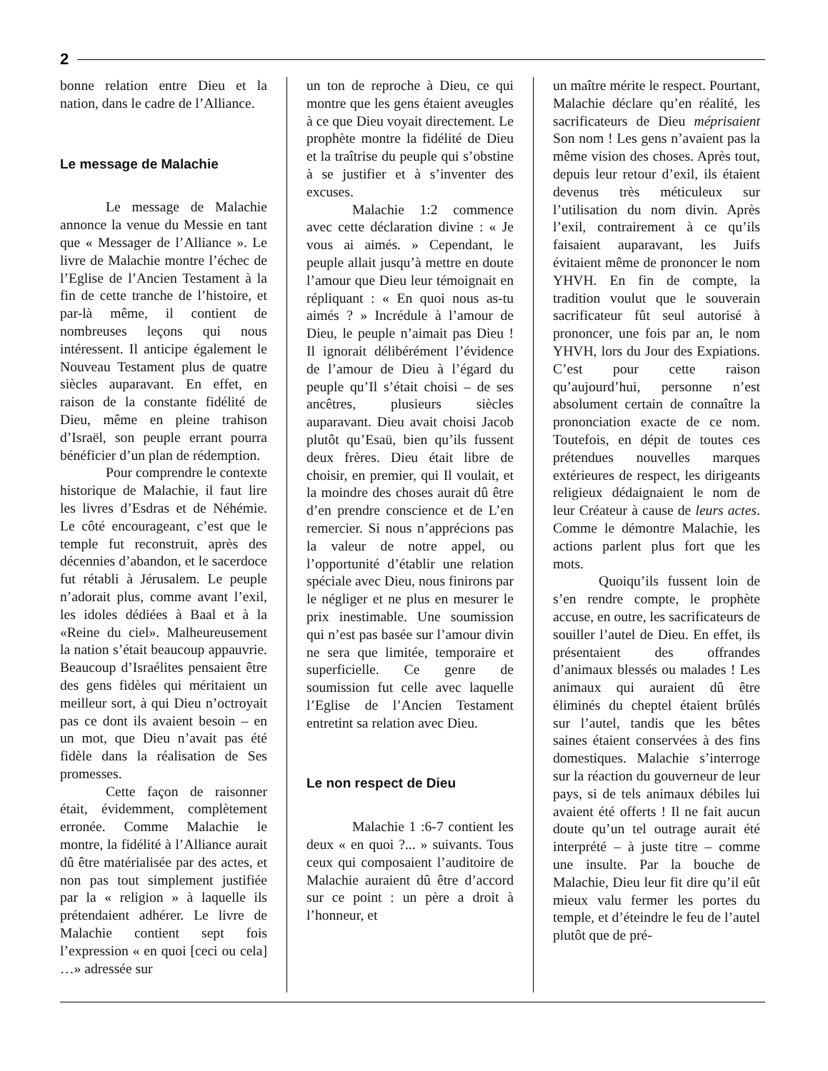2
bonne relation entre Dieu et la nation, dans le cadre de l’Alliance.
Le message de Malachie
Le message de Malachie annonce la venue du Messie en tant que « Messager de l’Alliance ». Le livre de Malachie montre l’échec de l’Eglise de l’Ancien Testament à la fin de cette tranche de l’histoire, et par-là même, il contient de nombreuses leçons qui nous intéressent. Il anticipe également le Nouveau Testament plus de quatre siècles auparavant. En effet, en raison de la constante fidélité de Dieu, même en pleine trahison d’Israël, son peuple errant pourra bénéficier d’un plan de rédemption.
Pour comprendre le contexte historique de Malachie, il faut lire les livres d’Esdras et de Néhémie. Le côté encourageant, c’est que le temple fut reconstruit, après des décennies d’abandon, et le sacerdoce fut rétabli à Jérusalem. Le peuple n’adorait plus, comme avant l’exil, les idoles dédiées à Baal et à la «Reine du ciel». Malheureusement la nation s’était beaucoup appauvrie. Beaucoup d’Israélites pensaient être des gens fidèles qui méritaient un meilleur sort, à qui Dieu n’octroyait pas ce dont ils avaient besoin – en un mot, que Dieu n’avait pas été fidèle dans la réalisation de Ses promesses.
Cette façon de raisonner était, évidemment, complètement erronée. Comme Malachie le montre, la fidélité à l’Alliance aurait dû être matérialisée par des actes, et non pas tout simplement justifiée par la « religion » à laquelle ils prétendaient adhérer. Le livre de Malachie contient sept fois l’expression « en quoi [ceci ou cela] …» adressée sur
un ton de reproche à Dieu, ce qui montre que les gens étaient aveugles à ce que Dieu voyait directement. Le prophète montre la fidélité de Dieu et la traîtrise du peuple qui s’obstine à se justifier et à s’inventer des excuses.
Malachie 1:2 commence avec cette déclaration divine : « Je vous ai aimés. » Cependant, le peuple allait jusqu’à mettre en doute l’amour que Dieu leur témoignait en répliquant : « En quoi nous as-tu aimés ? » Incrédule à l’amour de Dieu, le peuple n’aimait pas Dieu ! Il ignorait délibérément l’évidence de l’amour de Dieu à l’égard du peuple qu’Il s’était choisi – de ses ancêtres, plusieurs siècles auparavant. Dieu avait choisi Jacob plutôt qu’Esaü, bien qu’ils fussent deux frères. Dieu était libre de choisir, en premier, qui Il voulait, et la moindre des choses aurait dû être d’en prendre conscience et de L’en remercier. Si nous n’apprécions pas la valeur de notre appel, ou l’opportunité d’établir une relation spéciale avec Dieu, nous finirons par le négliger et ne plus en mesurer le prix inestimable. Une soumission qui n’est pas basée sur l’amour divin ne sera que limitée, temporaire et superficielle. Ce genre de soumission fut celle avec laquelle l’Eglise de l’Ancien Testament entretint sa relation avec Dieu.
Le non respect de Dieu
Malachie 1 :6-7 contient les deux « en quoi ?... » suivants. Tous ceux qui composaient l’auditoire de Malachie auraient dû être d’accord sur ce point : un père a droit à l’honneur, et
un maître mérite le respect. Pourtant, Malachie déclare qu’en réalité, les sacrificateurs de Dieu méprisaient Son nom ! Les gens n’avaient pas la même vision des choses. Après tout, depuis leur retour d’exil, ils étaient devenus très méticuleux sur l’utilisation du nom divin. Après l’exil, contrairement à ce qu’ils faisaient auparavant, les Juifs évitaient même de prononcer le nom YHVH. En fin de compte, la tradition voulut que le souverain sacrificateur fût seul autorisé à prononcer, une fois par an, le nom YHVH, lors du Jour des Expiations. C’est pour cette raison qu’aujourd’hui, personne n’est absolument certain de connaître la prononciation exacte de ce nom. Toutefois, en dépit de toutes ces prétendues nouvelles marques extérieures de respect, les dirigeants religieux dédaignaient le nom de leur Créateur à cause de leurs actes. Comme le démontre Malachie, les actions parlent plus fort que les mots.
Quoiqu’ils fussent loin de s’en rendre compte, le prophète accuse, en outre, les sacrificateurs de souiller l’autel de Dieu. En effet, ils présentaient des offrandes d’animaux blessés ou malades ! Les animaux qui auraient dû être éliminés du cheptel étaient brûlés sur l’autel, tandis que les bêtes saines étaient conservées à des fins domestiques. Malachie s’interroge sur la réaction du gouverneur de leur pays, si de tels animaux débiles lui avaient été offerts ! Il ne fait aucun doute qu’un tel outrage aurait été interprété – à juste titre – comme une insulte. Par la bouche de Malachie, Dieu leur fit dire qu’il eût mieux valu fermer les portes du temple, et d’éteindre le feu de l’autel plutôt que de pré-